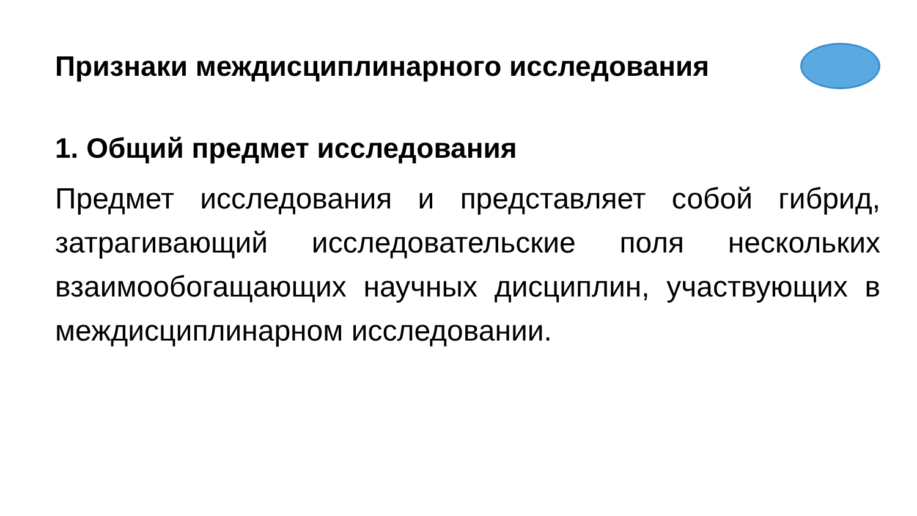Признаки междисциплинарного исследования
1. Общий предмет исследования
Предмет исследования и представляет собой гибрид, затрагивающий исследовательские поля нескольких взаимообогащающих научных дисциплин, участвующих в междисциплинарном исследовании.